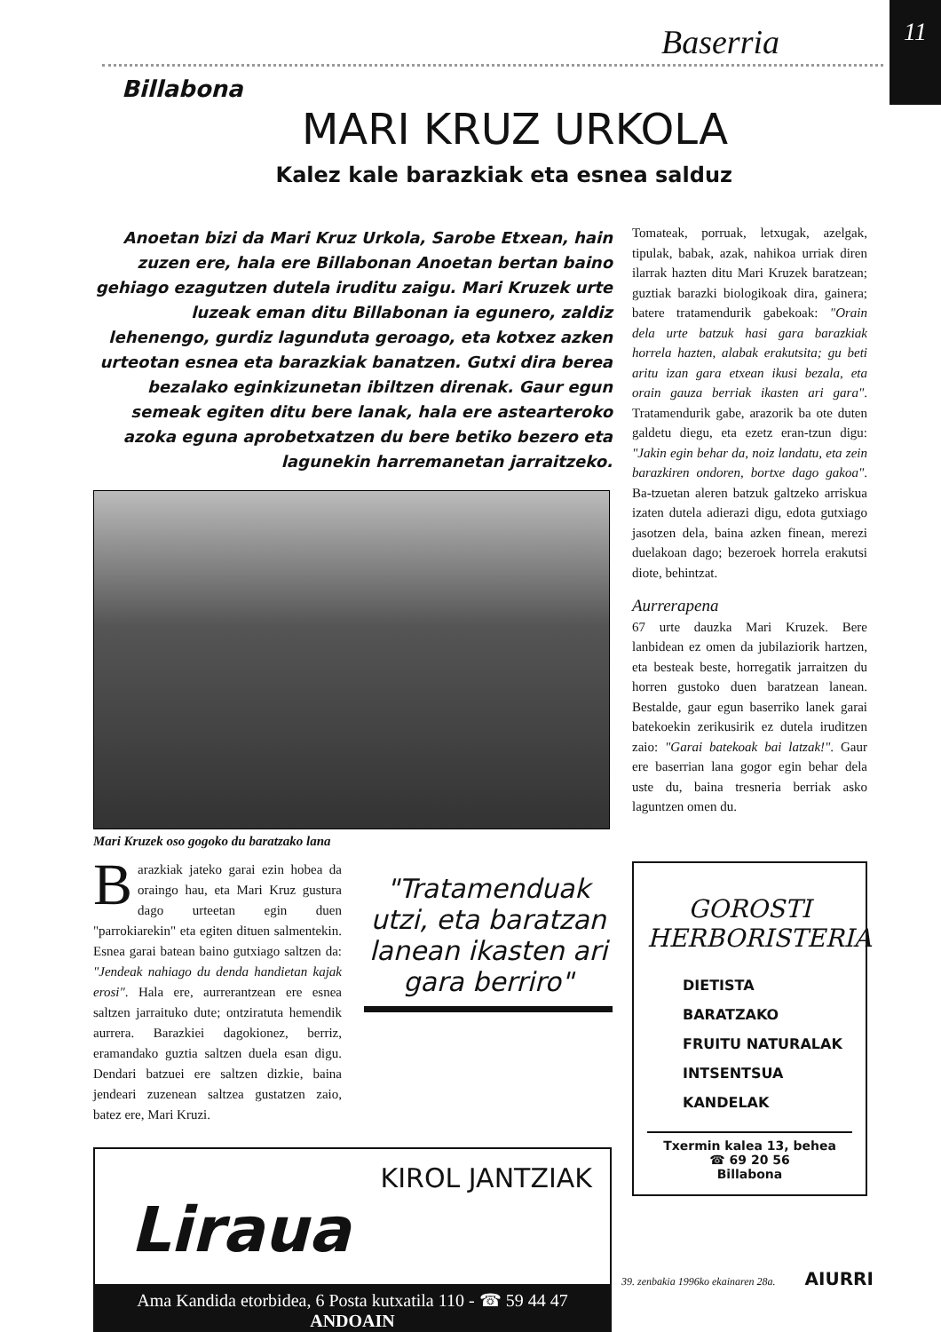Baserria
11
Billabona
MARI KRUZ URKOLA
Kalez kale barazkiak eta esnea salduz
Anoetan bizi da Mari Kruz Urkola, Sarobe Etxean, hain zuzen ere, hala ere Billabonan Anoetan bertan baino gehiago ezagutzen dutela iruditu zaigu. Mari Kruzek urte luzeak eman ditu Billabonan ia egunero, zaldiz lehenengo, gurdiz lagunduta geroago, eta kotxez azken urteotan esnea eta barazkiak banatzen. Gutxi dira berea bezalako eginkizunetan ibiltzen direnak. Gaur egun semeak egiten ditu bere lanak, hala ere astearteroko azoka eguna aprobetxatzen du bere betiko bezero eta lagunekin harremanetan jarraitzeko.
Mari Kruzek oso gogoko du baratzako lana
Barazkiak jateko garai ezin hobea da oraingo hau, eta Mari Kruz gustura dago urteetan egin duen "parrokiarekin" eta egiten dituen salmentekin. Esnea garai batean baino gutxiago saltzen da: "Jendeak nahiago du denda handietan kajak erosi". Hala ere, aurrerantzean ere esnea saltzen jarraituko dute; ontziratuta hemendik aurrera. Barazkiei dagokionez, berriz, eramandako guztia saltzen duela esan digu. Dendari batzuei ere saltzen dizkie, baina jendeari zuzenean saltzea gustatzen zaio, batez ere, Mari Kruzi.
"Tratamenduak utzi, eta baratzan lanean ikasten ari gara berriro"
KIROL JANTZIAK
Liraua
Ama Kandida etorbidea, 6 Posta kutxatila 110 - ☎ 59 44 47
ANDOAIN
Tomateak, porruak, letxugak, azelgak, tipulak, babak, azak, nahikoa urriak diren ilarrak hazten ditu Mari Kruzek baratzean; guztiak barazki biologikoak dira, gainera; batere tratamendurik gabekoak: "Orain dela urte batzuk hasi gara barazkiak horrela hazten, alabak erakutsita; gu beti aritu izan gara etxean ikusi bezala, eta orain gauza berriak ikasten ari gara". Tratamendurik gabe, arazorik ba ote duten galdetu diegu, eta ezetz eran-tzun digu: "Jakin egin behar da, noiz landatu, eta zein barazkiren ondoren, bortxe dago gakoa". Ba-tzuetan aleren batzuk galtzeko arriskua izaten dutela adierazi digu, edota gutxiago jasotzen dela, baina azken finean, merezi duelakoan dago; bezeroek horrela erakutsi diote, behintzat.
Aurrerapena
67 urte dauzka Mari Kruzek. Bere lanbidean ez omen da jubilaziorik hartzen, eta besteak beste, horregatik jarraitzen du horren gustoko duen baratzean lanean. Bestalde, gaur egun baserriko lanek garai batekoekin zerikusirik ez dutela iruditzen zaio: "Garai batekoak bai latzak!". Gaur ere baserrian lana gogor egin behar dela uste du, baina tresneria berriak asko laguntzen omen du.
GOROSTI
HERBORISTERIA
DIETISTA
BARATZAKO
FRUITU NATURALAK
INTSENTSUA
KANDELAK
Txermin kalea 13, behea
☎ 69 20 56
Billabona
39. zenbakia 1996ko ekainaren 28a. AIURRI